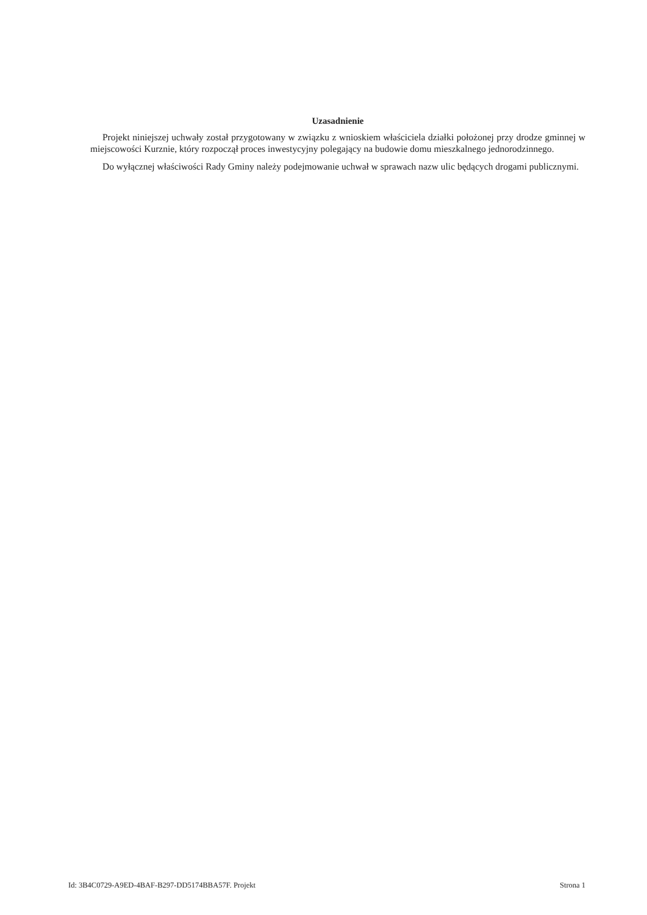Uzasadnienie
Projekt niniejszej uchwały został przygotowany w związku z wnioskiem właściciela działki położonej przy drodze gminnej w miejscowości Kurznie, który rozpoczął proces inwestycyjny polegający na budowie domu mieszkalnego jednorodzinnego.
Do wyłącznej właściwości Rady Gminy należy podejmowanie uchwał w sprawach nazw ulic będących drogami publicznymi.
Id: 3B4C0729-A9ED-4BAF-B297-DD5174BBA57F. Projekt Strona 1